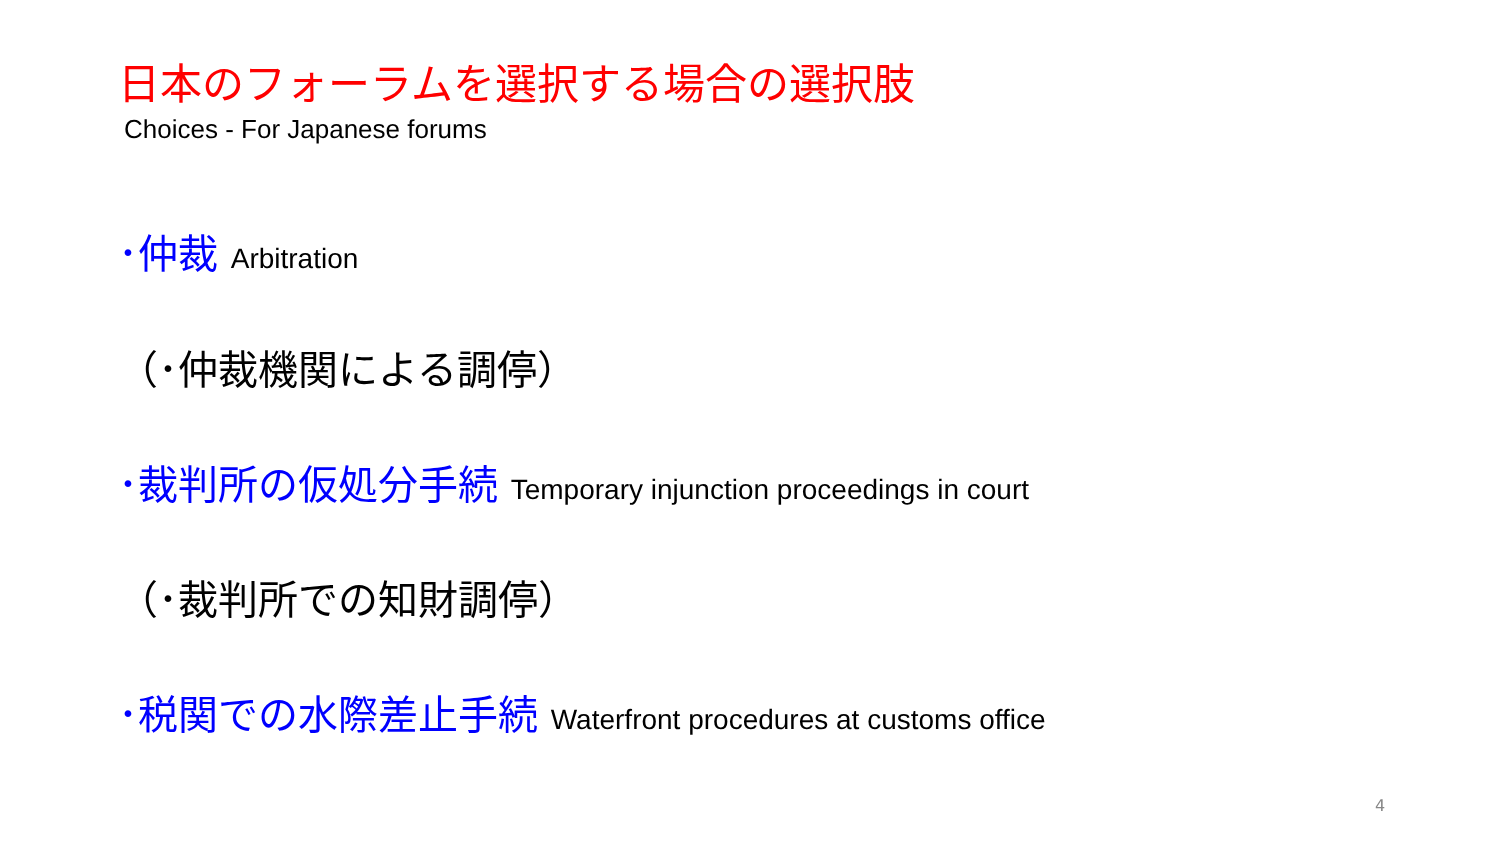日本のフォーラムを選択する場合の選択肢
Choices - For Japanese forums
･仲裁 Arbitration
（･仲裁機関による調停）
･裁判所の仮処分手続 Temporary injunction proceedings in court
（･裁判所での知財調停）
･税関での水際差止手続 Waterfront procedures at customs office
4